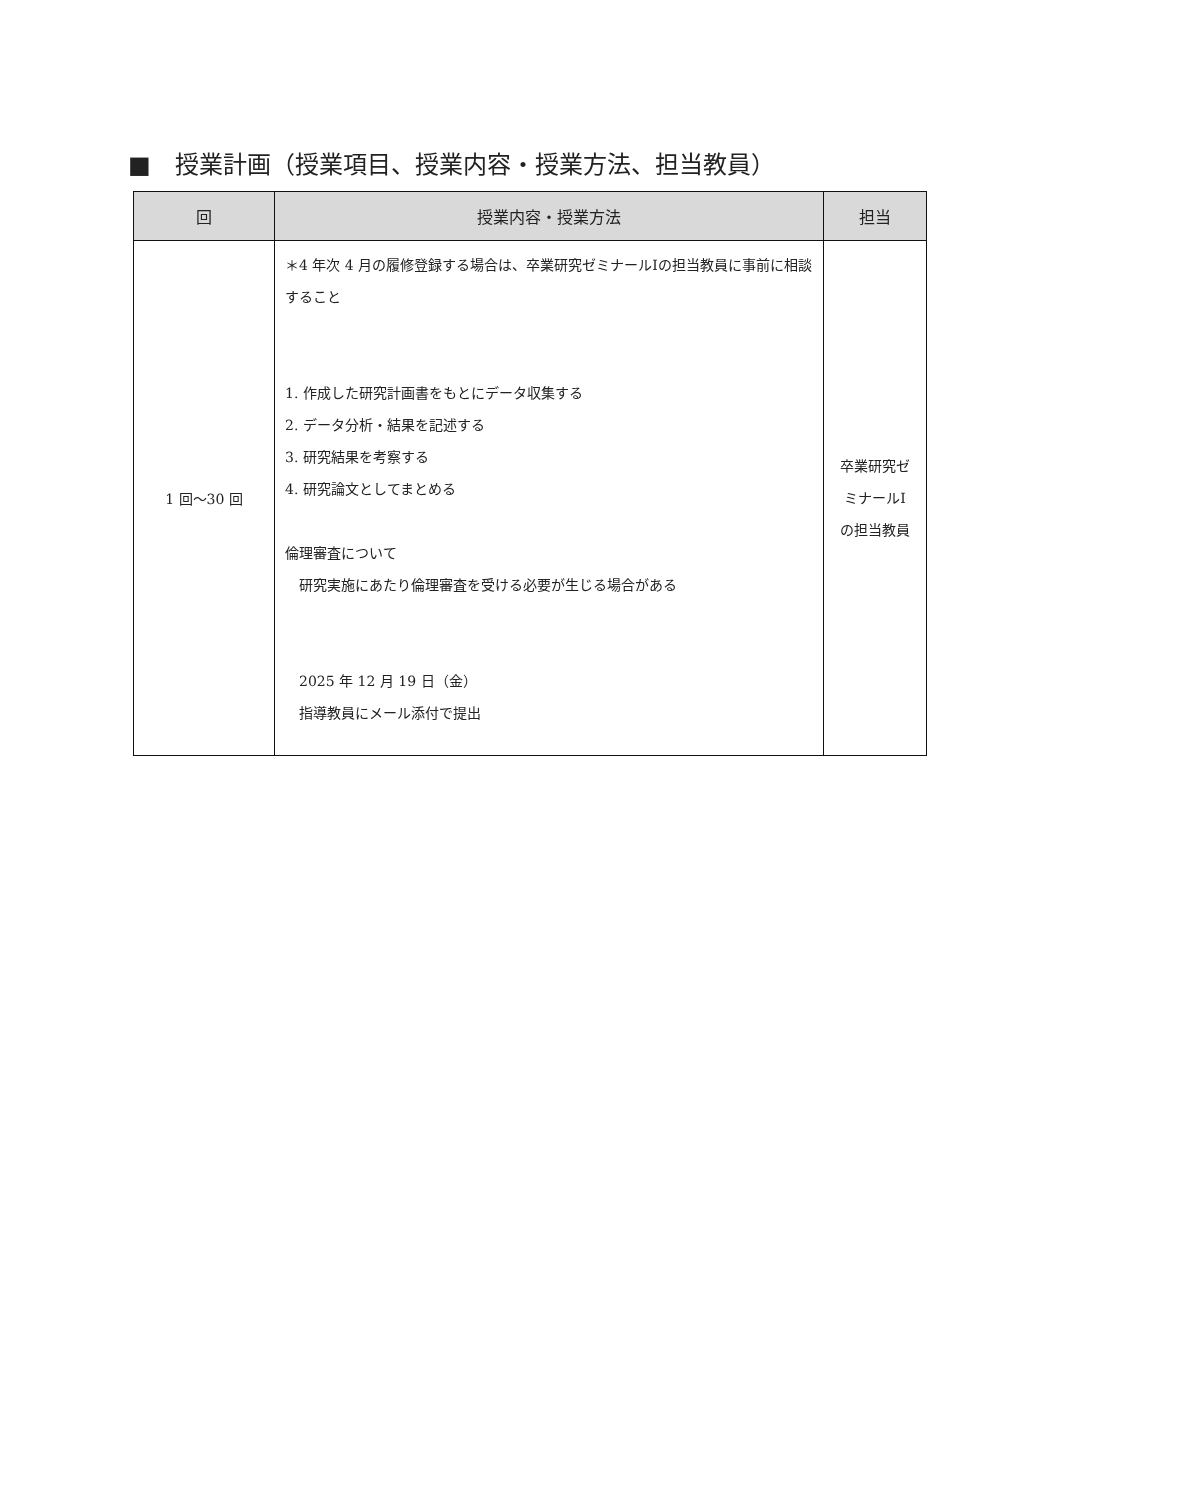■　授業計画（授業項目、授業内容・授業方法、担当教員）
| 回 | 授業内容・授業方法 | 担当 |
| --- | --- | --- |
| 1 回～30 回 | ＊4 年次 4 月の履修登録する場合は、卒業研究ゼミナールⅠの担当教員に事前に相談すること 1. 作成した研究計画書をもとにデータ収集する 2. データ分析・結果を記述する 3. 研究結果を考察する 4. 研究論文としてまとめる 倫理審査について 研究実施にあたり倫理審査を受ける必要が生じる場合がある 2025 年 12 月 19 日（金） 指導教員にメール添付で提出 | 卒業研究ゼ ミナールⅠ の担当教員 |